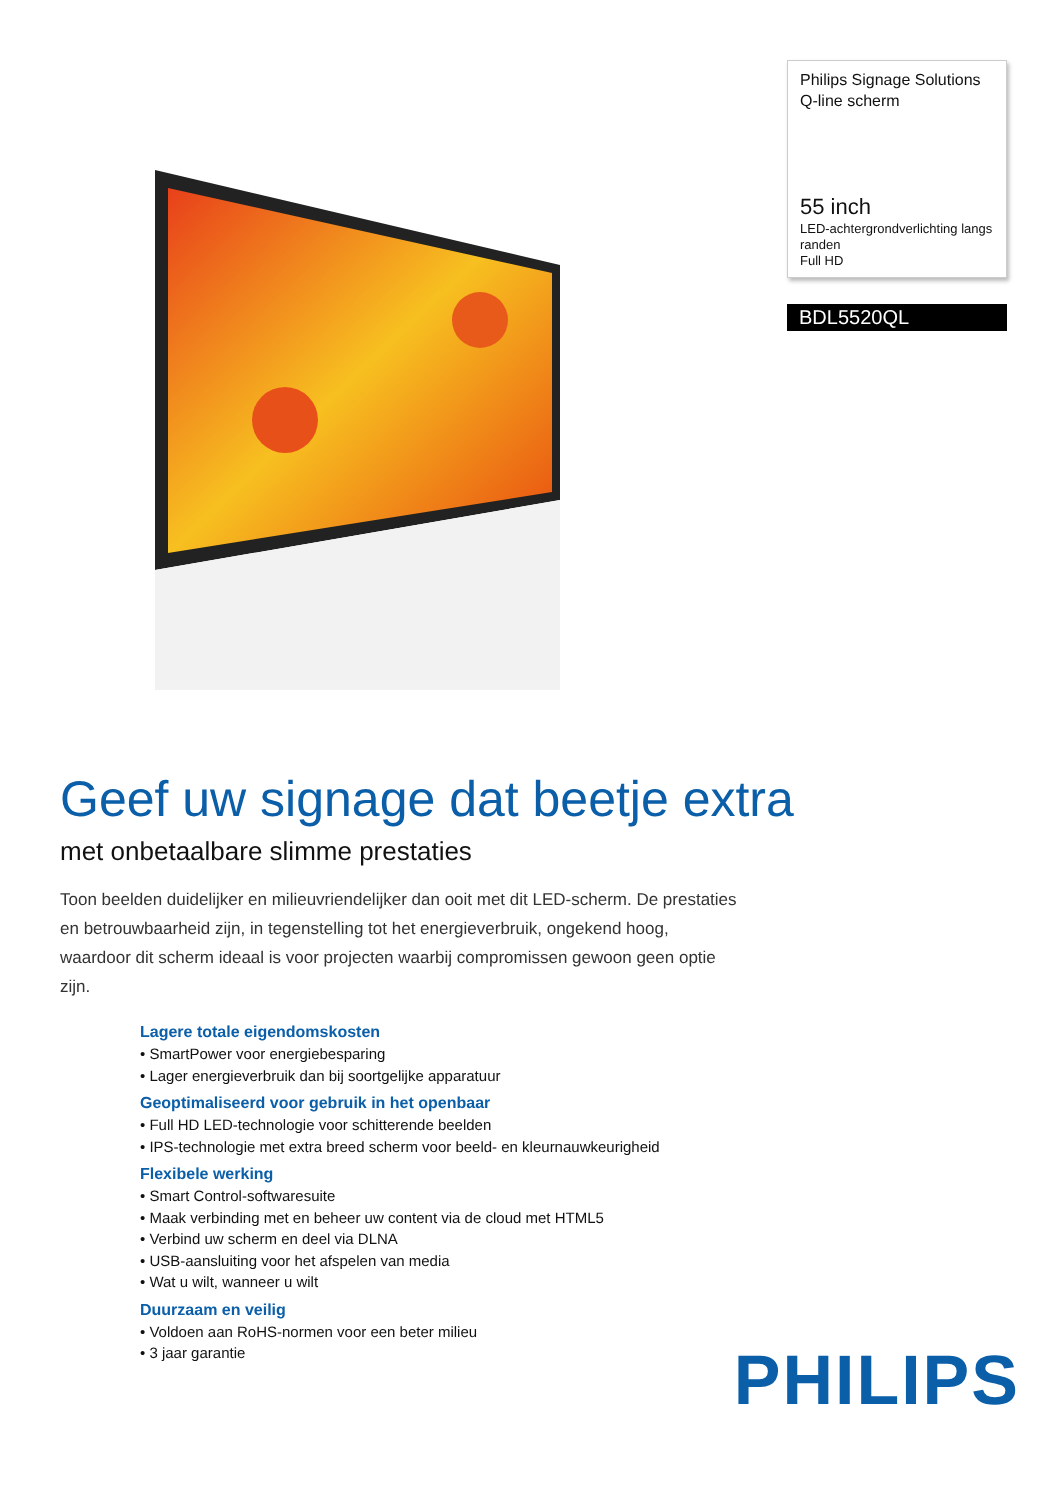Philips Signage Solutions
Q-line scherm
55 inch
LED-achtergrondverlichting langs randen
Full HD
BDL5520QL
Geef uw signage dat beetje extra
met onbetaalbare slimme prestaties
Toon beelden duidelijker en milieuvriendelijker dan ooit met dit LED-scherm. De prestaties en betrouwbaarheid zijn, in tegenstelling tot het energieverbruik, ongekend hoog, waardoor dit scherm ideaal is voor projecten waarbij compromissen gewoon geen optie zijn.
Lagere totale eigendomskosten
• SmartPower voor energiebesparing
• Lager energieverbruik dan bij soortgelijke apparatuur
Geoptimaliseerd voor gebruik in het openbaar
• Full HD LED-technologie voor schitterende beelden
• IPS-technologie met extra breed scherm voor beeld- en kleurnauwkeurigheid
Flexibele werking
• Smart Control-softwaresuite
• Maak verbinding met en beheer uw content via de cloud met HTML5
• Verbind uw scherm en deel via DLNA
• USB-aansluiting voor het afspelen van media
• Wat u wilt, wanneer u wilt
Duurzaam en veilig
• Voldoen aan RoHS-normen voor een beter milieu
• 3 jaar garantie
PHILIPS